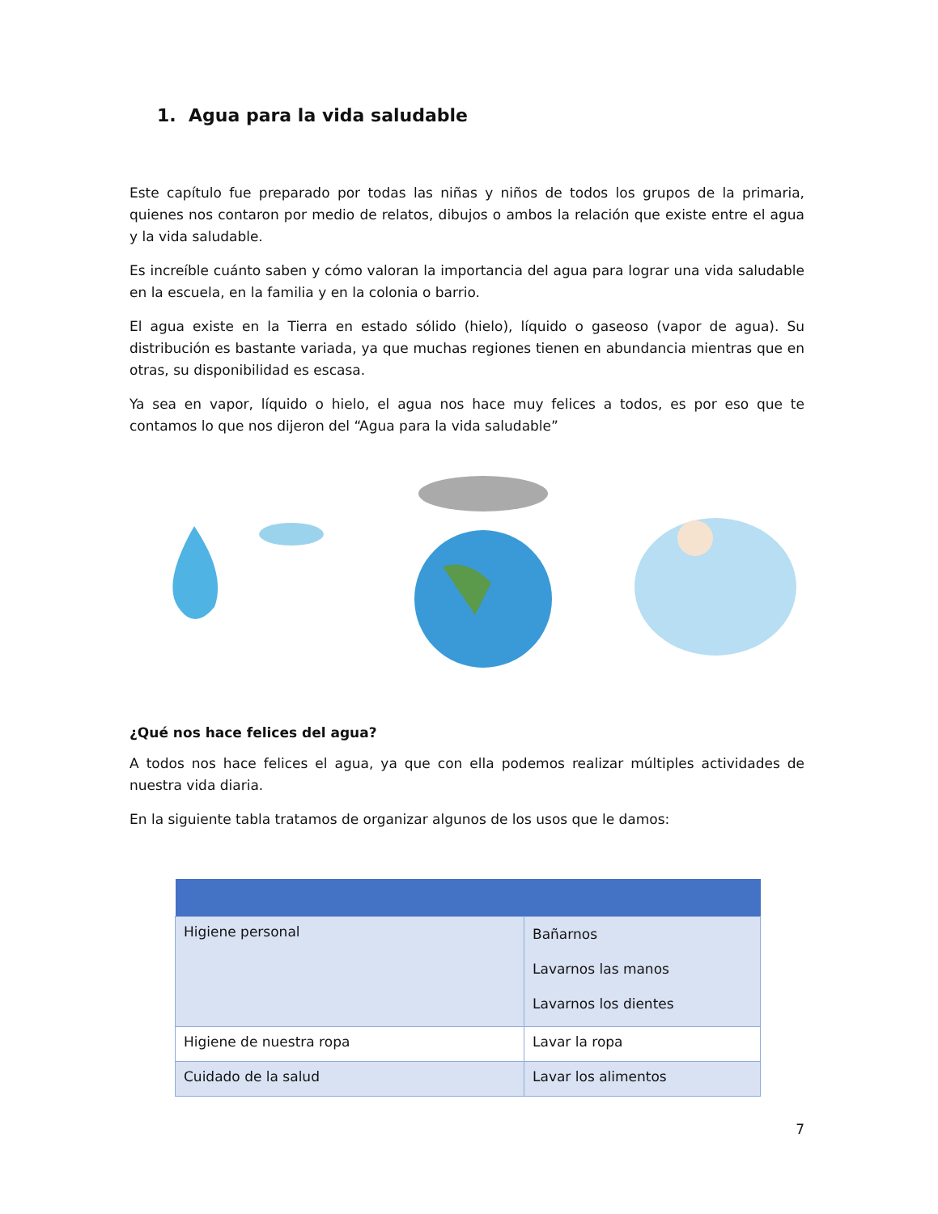1. Agua para la vida saludable
Este capítulo fue preparado por todas las niñas y niños de todos los grupos de la primaria, quienes nos contaron por medio de relatos, dibujos o ambos la relación que existe entre el agua y la vida saludable.
Es increíble cuánto saben y cómo valoran la importancia del agua para lograr una vida saludable en la escuela, en la familia y en la colonia o barrio.
El agua existe en la Tierra en estado sólido (hielo), líquido o gaseoso (vapor de agua). Su distribución es bastante variada, ya que muchas regiones tienen en abundancia mientras que en otras, su disponibilidad es escasa.
Ya sea en vapor, líquido o hielo, el agua nos hace muy felices a todos, es por eso que te contamos lo que nos dijeron del “Agua para la vida saludable”
¿Qué nos hace felices del agua?
A todos nos hace felices el agua, ya que con ella podemos realizar múltiples actividades de nuestra vida diaria.
En la siguiente tabla tratamos de organizar algunos de los usos que le damos:
| Higiene personal | Bañarnos Lavarnos las manos Lavarnos los dientes |
| Higiene de nuestra ropa | Lavar la ropa |
| Cuidado de la salud | Lavar los alimentos |
7